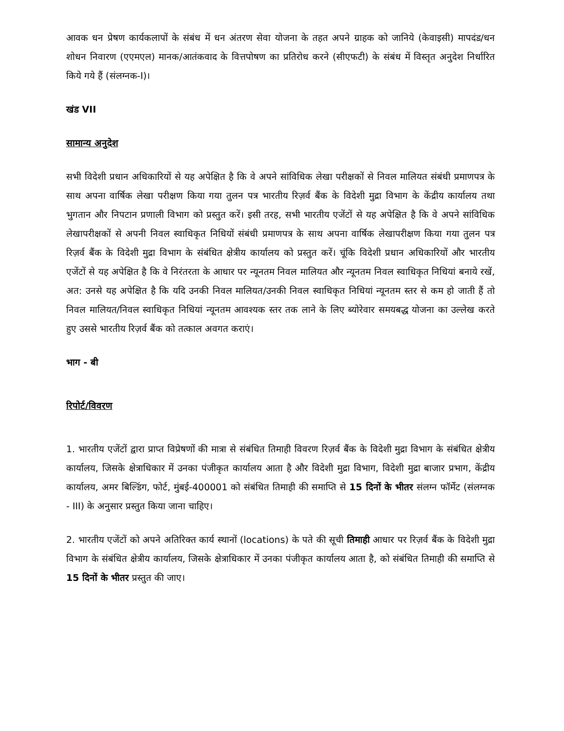आवक धन प्रेषण कार्यकलापों के संबंध में धन अंतरण सेवा योजना के तहत अपने ग्राहक को जानिये (केवाइसी) मापदंड/धन शोधन निवारण (एएमएल) मानक/आतंकवाद के वित्तपोषण का प्रतिरोध करने (सीएफटी) के संबंध में विस्तृत अनुदेश निर्धारित किये गये हैं (संलग्नक-I)।
खंड VII
सामान्य अनुदेश
सभी विदेशी प्रधान अधिकारियों से यह अपेक्षित है कि वे अपने सांविधिक लेखा परीक्षकों से निवल मालियत संबंधी प्रमाणपत्र के साथ अपना वार्षिक लेखा परीक्षण किया गया तुलन पत्र भारतीय रिज़र्व बैंक के विदेशी मुद्रा विभाग के केंद्रीय कार्यालय तथा भुगतान और निपटान प्रणाली विभाग को प्रस्तुत करें। इसी तरह, सभी भारतीय एजेंटों से यह अपेक्षित है कि वे अपने सांविधिक लेखापरीक्षकों से अपनी निवल स्वाधिकृत निधियों संबंधी प्रमाणपत्र के साथ अपना वार्षिक लेखापरीक्षण किया गया तुलन पत्र रिज़र्व बैंक के विदेशी मुद्रा विभाग के संबंधित क्षेत्रीय कार्यालय को प्रस्तुत करें। चूंकि विदेशी प्रधान अधिकारियों और भारतीय एजेंटों से यह अपेक्षित है कि वे निरंतरता के आधार पर न्यूनतम निवल मालियत और न्यूनतम निवल स्वाधिकृत निधियां बनाये रखें, अत: उनसे यह अपेक्षित है कि यदि उनकी निवल मालियत/उनकी निवल स्वाधिकृत निधियां न्यूनतम स्तर से कम हो जाती हैं तो निवल मालियत/निवल स्वाधिकृत निधियां न्यूनतम आवश्यक स्तर तक लाने के लिए ब्योरेवार समयबद्ध योजना का उल्लेख करते हुए उससे भारतीय रिज़र्व बैंक को तत्काल अवगत कराएं।
भाग - बी
रिपोर्ट/विवरण
1. भारतीय एजेंटों द्वारा प्राप्त विप्रेषणों की मात्रा से संबंधित तिमाही विवरण रिज़र्व बैंक के विदेशी मुद्रा विभाग के संबंधित क्षेत्रीय कार्यालय, जिसके क्षेत्राधिकार में उनका पंजीकृत कार्यालय आता है और विदेशी मुद्रा विभाग, विदेशी मुद्रा बाजार प्रभाग, केंद्रीय कार्यालय, अमर बिल्डिंग, फोर्ट, मुंबई-400001 को संबंधित तिमाही की समाप्ति से 15 दिनों के भीतर संलग्न फॉर्मेट (संलग्नक - III) के अनुसार प्रस्तुत किया जाना चाहिए।
2. भारतीय एजेंटों को अपने अतिरिक्त कार्य स्थानों (locations) के पते की सूची तिमाही आधार पर रिज़र्व बैंक के विदेशी मुद्रा विभाग के संबंधित क्षेत्रीय कार्यालय, जिसके क्षेत्राधिकार में उनका पंजीकृत कार्यालय आता है, को संबंधित तिमाही की समाप्ति से 15 दिनों के भीतर प्रस्तुत की जाए।